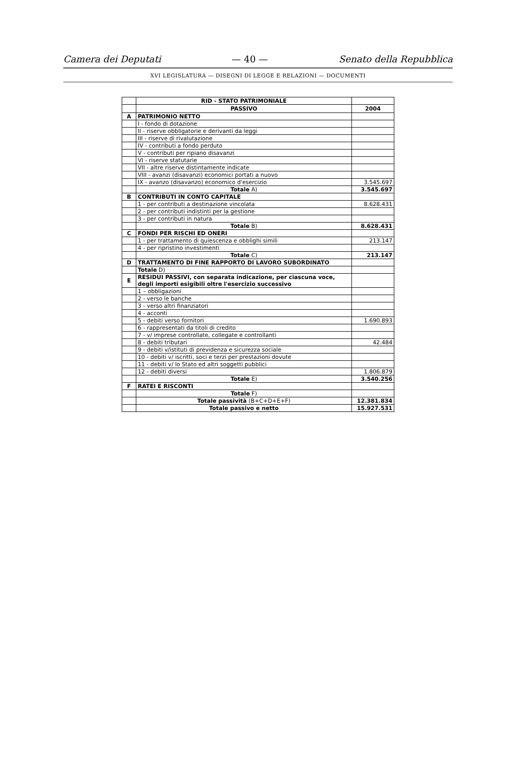Camera dei Deputati — 40 — Senato della Repubblica
XVI LEGISLATURA — DISEGNI DI LEGGE E RELAZIONI — DOCUMENTI
| | RID - STATO PATRIMONIALE | |
| | PASSIVO | 2004 |
| A | PATRIMONIO NETTO | |
| | I - fondo di dotazione | |
| | II - riserve obbligatorie e derivanti da leggi | |
| | III - riserve di rivalutazione | |
| | IV - contributi a fondo perduto | |
| | V - contributi per ripiano disavanzi | |
| | VI - riserve statutarie | |
| | VII - altre riserve distintamente indicate | |
| | VIII - avanzi (disavanzi) economici portati a nuovo | |
| | IX - avanzo (disavanzo) economico d'esercizio | 3.545.697 |
| | Totale A) | 3.545.697 |
| B | CONTRIBUTI IN CONTO CAPITALE | |
| | 1 - per contributi a destinazione vincolata | 8.628.431 |
| | 2 - per contributi indistinti per la gestione | |
| | 3 - per contributi in natura | |
| | Totale B) | 8.628.431 |
| C | FONDI PER RISCHI ED ONERI | |
| | 1 - per trattamento di quiescenza e obblighi simili | 213.147 |
| | 4 - per ripristino investimenti | |
| | Totale C) | 213.147 |
| D | TRATTAMENTO DI FINE RAPPORTO DI LAVORO SUBORDINATO | |
| | Totale D) | |
| E | RESIDUI PASSIVI, con separata indicazione, per ciascuna voce, degli importi esigibili oltre l'esercizio successivo | |
| | 1 – obbligazioni | |
| | 2 - verso le banche | |
| | 3 - verso altri finanziatori | |
| | 4 - acconti | |
| | 5 - debiti verso fornitori | 1.690.893 |
| | 6 - rappresentati da titoli di credito | |
| | 7 - v/ imprese controllate, collegate e controllanti | |
| | 8 - debiti tributari | 42.484 |
| | 9 - debiti v/istituti di previdenza e sicurezza sociale | |
| | 10 - debiti v/ iscritti, soci e terzi per prestazioni dovute | |
| | 11 - debiti v/ lo Stato ed altri soggetti pubblici | |
| | 12 - debiti diversi | 1.806.879 |
| | Totale E) | 3.540.256 |
| F | RATEI E RISCONTI | |
| | Totale F) | |
| | Totale passività (B+C+D+E+F) | 12.381.834 |
| | Totale passivo e netto | 15.927.531 |